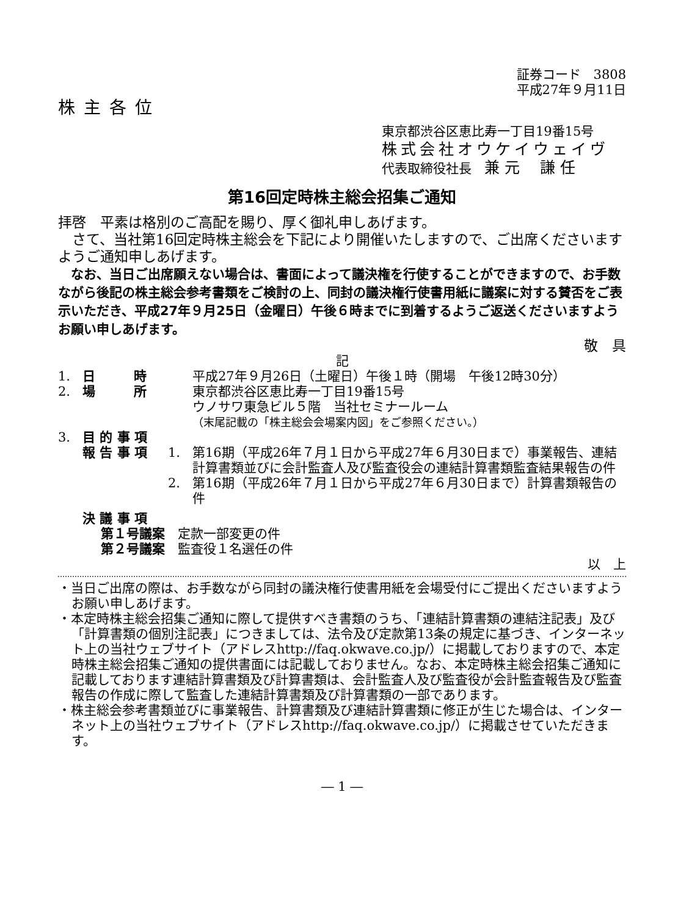証券コード　3808
平成27年９月11日
株主各位
東京都渋谷区恵比寿一丁目19番15号
株式会社オウケイウェイヴ
代表取締役社長　兼 元　 謙 任
第16回定時株主総会招集ご通知
拝啓　平素は格別のご高配を賜り、厚く御礼申しあげます。
　さて、当社第16回定時株主総会を下記により開催いたしますので、ご出席くださいますようご通知申しあげます。
　なお、当日ご出席願えない場合は、書面によって議決権を行使することができますので、お手数ながら後記の株主総会参考書類をご検討の上、同封の議決権行使書用紙に議案に対する賛否をご表示いただき、平成27年９月25日（金曜日）午後６時までに到着するようご返送くださいますようお願い申しあげます。
敬　具
記
1. 日　　　時 平成27年９月26日（土曜日）午後１時（開場　午後12時30分）
2. 場　　　所 東京都渋谷区恵比寿一丁目19番15号
ウノサワ東急ビル５階　当社セミナールーム
（末尾記載の「株主総会会場案内図」をご参照ください。）
3. 目 的 事 項
報 告 事 項 1. 第16期（平成26年７月１日から平成27年６月30日まで）事業報告、連結計算書類並びに会計監査人及び監査役会の連結計算書類監査結果報告の件
2. 第16期（平成26年７月１日から平成27年６月30日まで）計算書類報告の件
決 議 事 項
第１号議案　定款一部変更の件
第２号議案　監査役１名選任の件
以　上
・当日ご出席の際は、お手数ながら同封の議決権行使書用紙を会場受付にご提出くださいますようお願い申しあげます。
・本定時株主総会招集ご通知に際して提供すべき書類のうち、「連結計算書類の連結注記表」及び「計算書類の個別注記表」につきましては、法令及び定款第13条の規定に基づき、インターネット上の当社ウェブサイト（アドレスhttp://faq.okwave.co.jp/）に掲載しておりますので、本定時株主総会招集ご通知の提供書面には記載しておりません。なお、本定時株主総会招集ご通知に記載しております連結計算書類及び計算書類は、会計監査人及び監査役が会計監査報告及び監査報告の作成に際して監査した連結計算書類及び計算書類の一部であります。
・株主総会参考書類並びに事業報告、計算書類及び連結計算書類に修正が生じた場合は、インターネット上の当社ウェブサイト（アドレスhttp://faq.okwave.co.jp/）に掲載させていただきます。
― 1 ―